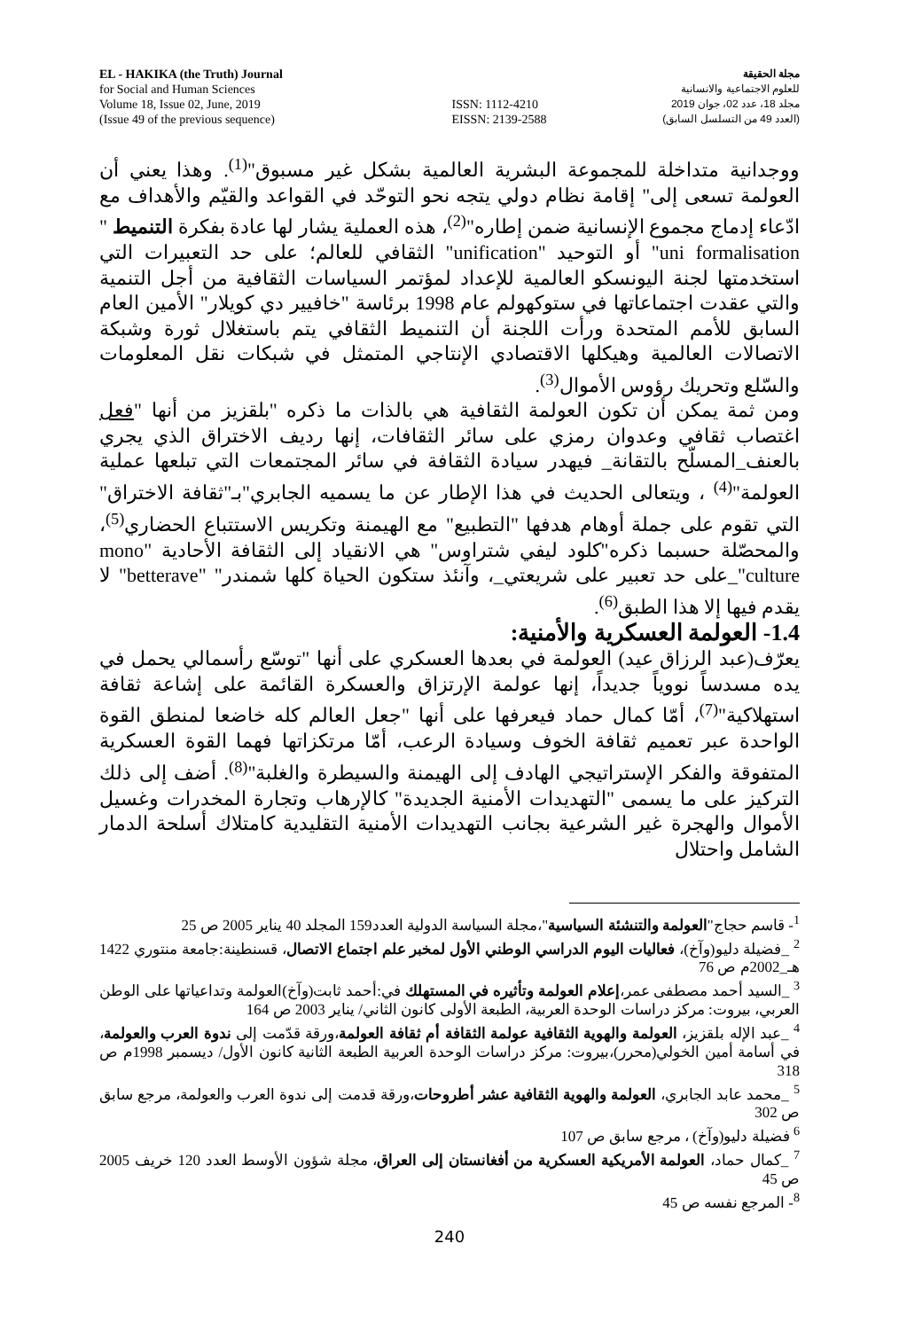EL - HAKIKA (the Truth) Journal
for Social and Human Sciences
Volume 18, Issue 02, June, 2019
(Issue 49 of the previous sequence)
ISSN: 1112-4210
EISSN: 2139-2588
مجلة الحقيقة
للعلوم الاجتماعية والانسانية
مجلد 18، عدد 02، جوان 2019
(العدد 49 من التسلسل السابق)
ووجدانية متداخلة للمجموعة البشرية العالمية بشكل غير مسبوق"<sup>(1)</sup>. وهذا يعني أن العولمة تسعى إلى" إقامة نظام دولي يتجه نحو التوحّد في القواعد والقيّم والأهداف مع ادّعاء إدماج مجموع الإنسانية ضمن إطاره"<sup>(2)</sup>، هذه العملية يشار لها عادة بفكرة التنميط " uni formalisation" أو التوحيد "unification" الثقافي للعالم؛ على حد التعبيرات التي استخدمتها لجنة اليونسكو العالمية للإعداد لمؤتمر السياسات الثقافية من أجل التنمية والتي عقدت اجتماعاتها في ستوكهولم عام 1998 برئاسة "خافيير دي كويلار" الأمين العام السابق للأمم المتحدة ورأت اللجنة أن التنميط الثقافي يتم باستغلال ثورة وشبكة الاتصالات العالمية وهيكلها الاقتصادي الإنتاجي المتمثل في شبكات نقل المعلومات والسّلع وتحريك رؤوس الأموال<sup>(3)</sup>.
ومن ثمة يمكن أن تكون العولمة الثقافية هي بالذات ما ذكره "بلقزيز من أنها "فعل اغتصاب ثقافي وعدوان رمزي على سائر الثقافات، إنها رديف الاختراق الذي يجري بالعنف_المسلّح بالتقانة_ فيهدر سيادة الثقافة في سائر المجتمعات التي تبلعها عملية العولمة"<sup>(4)</sup> ، ويتعالى الحديث في هذا الإطار عن ما يسميه الجابري"بـ"ثقافة الاختراق" التي تقوم على جملة أوهام هدفها "التطبيع" مع الهيمنة وتكريس الاستتباع الحضاري<sup>(5)</sup>، والمحصّلة حسبما ذكره"كلود ليفي شتراوس" هي الانقياد إلى الثقافة الأحادية "mono culture"_على حد تعبير على شريعتي_، وآنئذ ستكون الحياة كلها شمندر" "betterave" لا يقدم فيها إلا هذا الطبق<sup>(6)</sup>.
1.4- العولمة العسكرية والأمنية:
يعرّف(عبد الرزاق عيد) العولمة في بعدها العسكري على أنها "توسّع رأسمالي يحمل في يده مسدساً نووياً جديداً، إنها عولمة الإرتزاق والعسكرة القائمة على إشاعة ثقافة استهلاكية"<sup>(7)</sup>، أمّا كمال حماد فيعرفها على أنها "جعل العالم كله خاضعا لمنطق القوة الواحدة عبر تعميم ثقافة الخوف وسيادة الرعب، أمّا مرتكزاتها فهما القوة العسكرية المتفوقة والفكر الإستراتيجي الهادف إلى الهيمنة والسيطرة والغلبة"<sup>(8)</sup>. أضف إلى ذلك التركيز على ما يسمى "التهديدات الأمنية الجديدة" كالإرهاب وتجارة المخدرات وغسيل الأموال والهجرة غير الشرعية بجانب التهديدات الأمنية التقليدية كامتلاك أسلحة الدمار الشامل واحتلال
<sup>1</sup>- قاسم حجاج"العولمة والتنشئة السياسية"،مجلة السياسة الدولية العدد159 المجلد 40 يناير 2005 ص 25
<sup>2</sup> _فضيلة دليو(وآخ)، فعاليات اليوم الدراسي الوطني الأول لمخبر علم اجتماع الاتصال، قسنطينة:جامعة منتوري 1422 هـ_2002م ص 76
<sup>3</sup> _السيد أحمد مصطفى عمر،إعلام العولمة وتأثيره في المستهلك في:أحمد ثابت(وآخ)العولمة وتداعياتها على الوطن العربي، بيروت: مركز دراسات الوحدة العربية، الطبعة الأولى كانون الثاني/ يناير 2003 ص 164
<sup>4</sup> _عبد الإله بلقزيز، العولمة والهوية الثقافية عولمة الثقافة أم ثقافة العولمة،ورقة قدّمت إلى ندوة العرب والعولمة، في أسامة أمين الخولي(محرر)،بيروت: مركز دراسات الوحدة العربية الطبعة الثانية كانون الأول/ ديسمبر 1998م ص 318
<sup>5</sup> _محمد عابد الجابري، العولمة والهوية الثقافية عشر أطروحات،ورقة قدمت إلى ندوة العرب والعولمة، مرجع سابق ص 302
<sup>6</sup> فضيلة دليو(وآخ) ، مرجع سابق ص 107
<sup>7</sup> _كمال حماد، العولمة الأمريكية العسكرية من أفغانستان إلى العراق، مجلة شؤون الأوسط العدد 120 خريف 2005 ص 45
<sup>8</sup>- المرجع نفسه ص 45
240